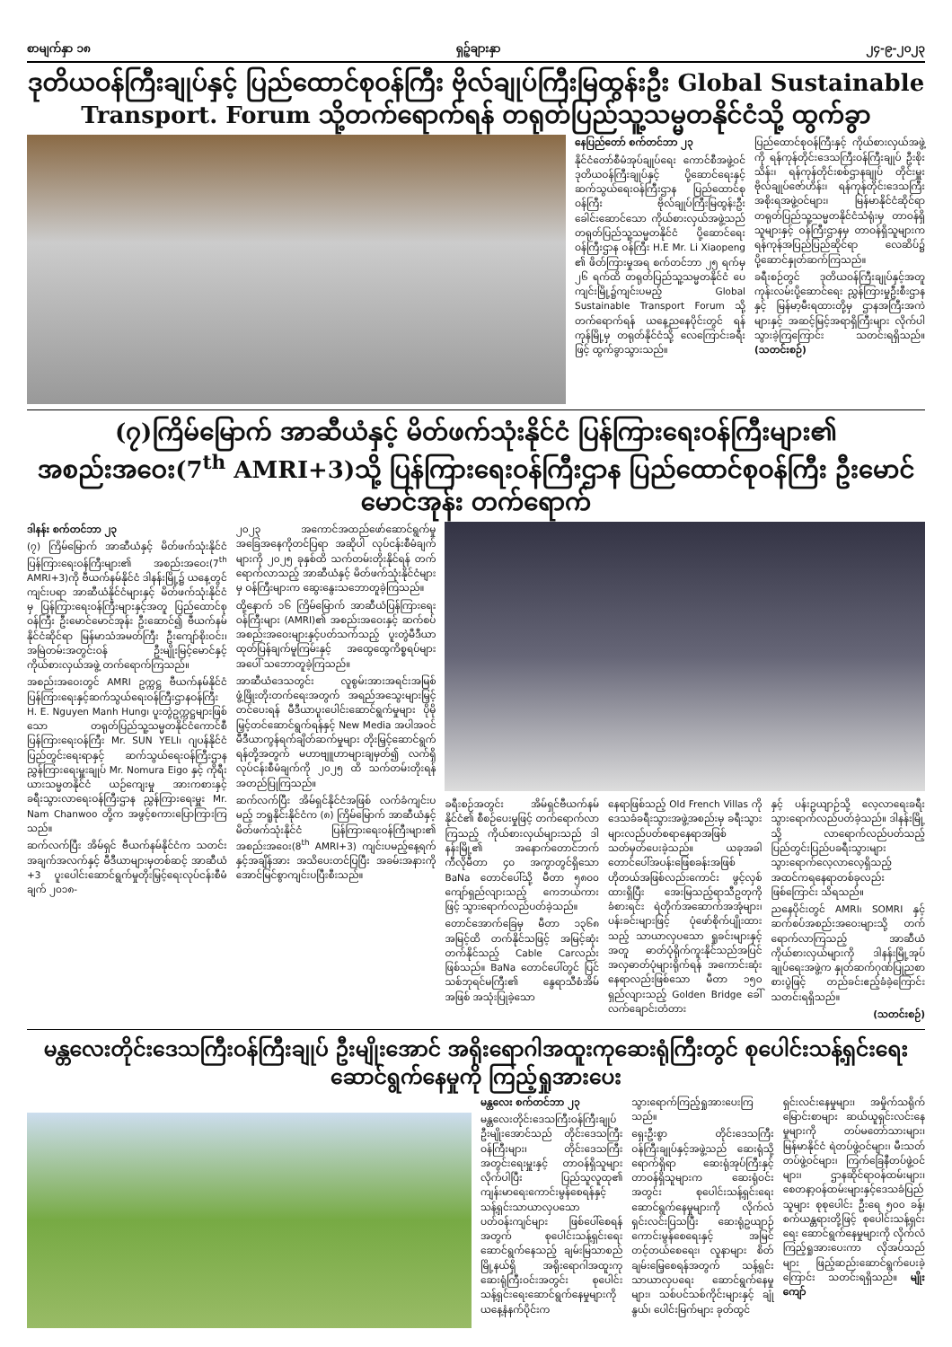စာမျက်နှာ ၁၈ ရှဉ့်ချားနှာ ၂၄-၉-၂၀၂၃
ဒုတိယဝန်ကြီးချုပ်နှင့် ပြည်ထောင်စုဝန်ကြီး ဗိုလ်ချုပ်ကြီးမြထွန်းဦး Global Sustainable Transport. Forum သို့တက်ရောက်ရန် တရုတ်ပြည်သူ့သမ္မတနိုင်ငံသို့ ထွက်ခွာ
နေပြည်တော် စက်တင်ဘာ ၂၃
နိုင်ငံတော်စီမံအုပ်ချုပ်ရေး ကောင်စီအဖွဲ့ဝင် ဒုတိယဝန်ကြီးချုပ်နှင့် ပို့ဆောင်ရေးနှင့် ဆက်သွယ်ရေးဝန်ကြီးဌာန ပြည်ထောင်စုဝန်ကြီး ဗိုလ်ချုပ်ကြီးမြထွန်းဦး ခေါင်းဆောင်သော ကိုယ်စားလှယ်အဖွဲ့သည် တရုတ်ပြည်သူ့သမ္မတနိုင်ငံ ပို့ဆောင်ရေးဝန်ကြီးဌာန ဝန်ကြီး H.E Mr. Li Xiaopeng ၏ ဖိတ်ကြားမှုအရ စက်တင်ဘာ ၂၅ ရက်မှ ၂၆ ရက်ထိ တရုတ်ပြည်သူ့သမ္မတနိုင်ငံ ပေကျင်းမြို့၌ကျင်းပမည့် Global Sustainable Transport Forum သို့ တက်ရောက်ရန် ယနေ့ညနေပိုင်းတွင် ရန်ကုန်မြို့မှ တရုတ်နိုင်ငံသို့ လေကြောင်းခရီးဖြင့် ထွက်ခွာသွားသည်။
ပြည်ထောင်စုဝန်ကြီးနှင့် ကိုယ်စားလှယ်အဖွဲ့ကို ရန်ကုန်တိုင်းဒေသကြီးဝန်ကြီးချုပ် ဦးစိုးသိန်း၊ ရန်ကုန်တိုင်းစစ်ဌာနချုပ် တိုင်းမှူး ဗိုလ်ချုပ်ဇော်ဟိန်း၊ ရန်ကုန်တိုင်းဒေသကြီးအစိုးရအဖွဲ့ဝင်များ၊ မြန်မာနိုင်ငံဆိုင်ရာ တရုတ်ပြည်သူ့သမ္မတနိုင်ငံသံရုံးမှ တာဝန်ရှိသူများနှင့် ဝန်ကြီးဌာနမှ တာဝန်ရှိသူများက ရန်ကုန်အပြည်ပြည်ဆိုင်ရာ လေဆိပ်၌ ပို့ဆောင်နှုတ်ဆက်ကြသည်။
ခရီးစဉ်တွင် ဒုတိယဝန်ကြီးချုပ်နှင့်အတူ ကုန်းလမ်းပို့ဆောင်ရေး ညွှန်ကြားမှုဦးစီးဌာနနှင့် မြန်မာ့မီးရထားတို့မှ ဌာနအကြီးအကဲများနှင့် အဆင့်မြင့်အရာရှိကြီးများ လိုက်ပါသွားခဲ့ကြကြောင်း သတင်းရရှိသည်။ (သတင်းစဉ်)
(၇)ကြိမ်မြောက် အာဆီယံနှင့် မိတ်ဖက်သုံးနိုင်ငံ ပြန်ကြားရေးဝန်ကြီးများ၏ အစည်းအဝေး(7<sup>th</sup> AMRI+3)သို့ ပြန်ကြားရေးဝန်ကြီးဌာန ပြည်ထောင်စုဝန်ကြီး ဦးမောင်မောင်အုန်း တက်ရောက်
ဒါနန်း စက်တင်ဘာ ၂၃
(၇) ကြိမ်မြောက် အာဆီယံနှင့် မိတ်ဖက်သုံးနိုင်ငံ ပြန်ကြားရေးဝန်ကြီးများ၏ အစည်းအဝေး(7<sup>th</sup> AMRI+3)ကို ဗီယက်နမ်နိုင်ငံ ဒါနန်းမြို့၌ ယနေ့တွင်ကျင်းပရာ အာဆီယံနိုင်ငံများနှင့် မိတ်ဖက်သုံးနိုင်ငံမှ ပြန်ကြားရေးဝန်ကြီးများနှင့်အတူ ပြည်ထောင်စုဝန်ကြီး ဦးမောင်မောင်အုန်း ဦးဆောင်၍ ဗီယက်နမ်နိုင်ငံဆိုင်ရာ မြန်မာသံအမတ်ကြီး ဦးကျော်စိုးဝင်း၊ အမြဲတမ်းအတွင်းဝန် ဦးမျိုးမြင့်မောင်နှင့် ကိုယ်စားလှယ်အဖွဲ့ တက်ရောက်ကြသည်။
အစည်းအဝေးတွင် AMRI ဥက္ကဋ္ဌ ဗီယက်နမ်နိုင်ငံ ပြန်ကြားရေးနှင့်ဆက်သွယ်ရေးဝန်ကြီးဌာနဝန်ကြီး H. E. Nguyen Manh Hung၊ ပူးတွဲဥက္ကဋ္ဌများဖြစ်သော တရုတ်ပြည်သူ့သမ္မတနိုင်ငံကောင်စီ ပြန်ကြားရေးဝန်ကြီး Mr. SUN YELI၊ ဂျပန်နိုင်ငံ ပြည်တွင်းရေးရာနှင့် ဆက်သွယ်ရေးဝန်ကြီးဌာန ညွှန်ကြားရေးမှူးချုပ် Mr. Nomura Eigo နှင့် ကိုရီးယားသမ္မတနိုင်ငံ ယဉ်ကျေးမှု အားကစားနှင့် ခရီးသွားလာရေးဝန်ကြီးဌာန ညွှန်ကြားရေးမှူး Mr. Nam Chanwoo တို့က အဖွင့်စကားပြောကြားကြသည်။
ဆက်လက်ပြီး အိမ်ရှင် ဗီယက်နမ်နိုင်ငံက သတင်းအချက်အလက်နှင့် မီဒီယာများမှတစ်ဆင့် အာဆီယံ +3 ပူးပေါင်းဆောင်ရွက်မှုတိုးမြှင့်ရေးလုပ်ငန်းစီမံချက် ၂၀၁၈-
၂၀၂၃ အကောင်အထည်ဖော်ဆောင်ရွက်မှုအခြေအနေကိုတင်ပြရာ အဆိုပါ လုပ်ငန်းစီမံချက်များကို ၂၀၂၅ ခုနှစ်ထိ သက်တမ်းတိုးနိုင်ရန် တက်ရောက်လာသည့် အာဆီယံနှင့် မိတ်ဖက်သုံးနိုင်ငံများမှ ဝန်ကြီးများက ဆွေးနွေးသဘောတူခဲ့ကြသည်။
ထို့နောက် ၁၆ ကြိမ်မြောက် အာဆီယံပြန်ကြားရေးဝန်ကြီးများ (AMRI)၏ အစည်းအဝေးနှင့် ဆက်စပ်အစည်းအဝေးများနှင့်ပတ်သက်သည့် ပူးတွဲမီဒီယာထုတ်ပြန်ချက်မူကြမ်းနှင့် အထွေထွေကိစ္စရပ်များအပေါ် သဘောတူခဲ့ကြသည်။
အာဆီယံဒေသတွင်း လူစွမ်းအားအရင်းအမြစ် ဖွံ့ဖြိုးတိုးတက်ရေးအတွက် အရည်အသွေးများမြှင့်တင်ပေးရန် မီဒီယာပူးပေါင်းဆောင်ရွက်မှုများ ပိုမိုမြှင့်တင်ဆောင်ရွက်ရန်နှင့် New Media အပါအဝင် မီဒီယာကွန်ရက်ချိတ်ဆက်မှုများ တိုးမြှင့်ဆောင်ရွက်ရန်တို့အတွက် မဟာဗျူဟာများချမှတ်၍ လက်ရှိလုပ်ငန်းစီမံချက်ကို ၂၀၂၅ ထိ သက်တမ်းတိုးရန်အတည်ပြုကြသည်။
ဆက်လက်ပြီး အိမ်ရှင်နိုင်ငံအဖြစ် လက်ခံကျင်းပမည့် ဘရူနိုင်းနိုင်ငံက (၈) ကြိမ်မြောက် အာဆီယံနှင့် မိတ်ဖက်သုံးနိုင်ငံ ပြန်ကြားရေးဝန်ကြီးများ၏ အစည်းအဝေး(8<sup>th</sup> AMRI+3) ကျင်းပမည့်နေ့ရက်နှင့်အချိန်အား အသိပေးတင်ပြပြီး အခမ်းအနားကို အောင်မြင်စွာကျင်းပပြီးစီးသည်။
ခရီးစဉ်အတွင်း အိမ်ရှင်ဗီယက်နမ်နိုင်ငံ၏ စီစဉ်ပေးမှုဖြင့် တက်ရောက်လာကြသည့် ကိုယ်စားလှယ်များသည် ဒါနန်းမြို့၏ အနောက်တောင်ဘက် ကီလိုမီတာ ၄၀ အကွာတွင်ရှိသော BaNa တောင်ပေါ်သို့ မီတာ ၅၈၀၀ ကျော်ရှည်လျားသည့် ကေဘယ်ကားဖြင့် သွားရောက်လည်ပတ်ခဲ့သည်။
တောင်အောက်ခြေမှ မီတာ ၁၃၆၈ အမြင့်ထိ တက်နိုင်သဖြင့် အမြင့်ဆုံးတက်နိုင်သည့် Cable Carလည်းဖြစ်သည်။ BaNa တောင်ပေါ်တွင် ပြင်သစ်ဘုရင်မကြီး၏ နွေရာသီစံအိမ်အဖြစ် အသုံးပြုခဲ့သော
နေရာဖြစ်သည့် Old French Villas ကို ဒေသခံခရီးသွားအဖွဲ့အစည်းမှ ခရီးသွားများလည်ပတ်စရာနေရာအဖြစ် သတ်မှတ်ပေးခဲ့သည်။ ယခုအခါ တောင်ပေါ်အပန်းဖြေစခန်းအဖြစ် ဟိုတယ်အဖြစ်လည်းကောင်း ဖွင့်လှစ်ထားရှိပြီး အေးမြသည့်ရာသီဥတုကိုခံစားရင်း ရဲတိုက်အဆောက်အအုံများ၊ ပန်းခင်းများဖြင့် ပုံဖော်စိုက်ပျိုးထားသည့် သာယာလှပသော ရှုခင်းများနှင့်အတူ ဓာတ်ပုံရိုက်ကူးနိုင်သည်အပြင် အလှဓာတ်ပုံများရိုက်ရန် အကောင်းဆုံးနေရာလည်းဖြစ်သော မီတာ ၁၅၀ ရှည်လျားသည့် Golden Bridge ခေါ် လက်ချောင်းတံတား
နှင့် ပန်းဥယျာဉ်သို့ လေ့လာရေးခရီးသွားရောက်လည်ပတ်ခဲ့သည်။ ဒါနန်းမြို့သို့ လာရောက်လည်ပတ်သည့် ပြည်တွင်းပြည်ပခရီးသွားများ သွားရောက်လေ့လာလေ့ရှိသည့် အထင်ကရနေရာတစ်ခုလည်းဖြစ်ကြောင်း သိရသည်။
ညနေပိုင်းတွင် AMRI၊ SOMRI နှင့် ဆက်စပ်အစည်းအဝေးများသို့ တက်ရောက်လာကြသည့် အာဆီယံကိုယ်စားလှယ်များကို ဒါနန်းမြို့အုပ်ချုပ်ရေးအဖွဲ့က နှုတ်ဆက်ဂုဏ်ပြုညစာစားပွဲဖြင့် တည်ခင်းဧည့်ခံခဲ့ကြောင်း သတင်းရရှိသည်။
(သတင်းစဉ်)
မန္တလေးတိုင်းဒေသကြီးဝန်ကြီးချုပ် ဦးမျိုးအောင် အရိုးရောဂါအထူးကုဆေးရုံကြီးတွင် စုပေါင်းသန့်ရှင်းရေးဆောင်ရွက်နေမှုကို ကြည့်ရှုအားပေး
မန္တလေး စက်တင်ဘာ ၂၃
မန္တလေးတိုင်းဒေသကြီးဝန်ကြီးချုပ် ဦးမျိုးအောင်သည် တိုင်းဒေသကြီးဝန်ကြီးများ၊ တိုင်းဒေသကြီးအတွင်းရေးမှူးနှင့် တာဝန်ရှိသူများလိုက်ပါပြီး ပြည်သူလူထု၏ ကျန်းမာရေးကောင်းမွန်စေရန်နှင့် သန့်ရှင်းသာယာလှပသော ပတ်ဝန်းကျင်များ ဖြစ်ပေါ်စေရန်အတွက် စုပေါင်းသန့်ရှင်းရေး ဆောင်ရွက်နေသည့် ချမ်းမြသာစည်မြို့နယ်ရှိ အရိုးရောဂါအထူးကု ဆေးရုံကြီးဝင်းအတွင်း စုပေါင်းသန့်ရှင်းရေးဆောင်ရွက်နေမှုများကို ယနေ့နံနက်ပိုင်းက
သွားရောက်ကြည့်ရှုအားပေးကြသည်။
ရှေးဦးစွာ တိုင်းဒေသကြီးဝန်ကြီးချုပ်နှင့်အဖွဲ့သည် ဆေးရုံသို့ရောက်ရှိရာ ဆေးရုံအုပ်ကြီးနှင့် တာဝန်ရှိသူများက ဆေးရုံဝင်းအတွင်း စုပေါင်းသန့်ရှင်းရေး ဆောင်ရွက်နေမှုများကို လိုက်လံရှင်းလင်းပြသပြီး ဆေးရုံဥယျာဉ်ကောင်းမွန်စေရေးနှင့် အမြင်တင့်တယ်စေရေး၊ လူနာများ စိတ်ချမ်းမြေ့စေရန်အတွက် သန့်ရှင်းသာယာလှပရေး ဆောင်ရွက်နေမှုများ၊ သစ်ပင်သစ်ကိုင်းများနှင့် ချုံနွယ်၊ ပေါင်းမြက်များ ခုတ်ထွင်
ရှင်းလင်းနေမှုများ၊ အမှိုက်သရိုက်မြောင်းစာများ ဆယ်ယူရှင်းလင်းနေမှုများကို တပ်မတော်သားများ၊ မြန်မာနိုင်ငံ ရဲတပ်ဖွဲ့ဝင်များ၊ မီးသတ်တပ်ဖွဲ့ဝင်များ၊ ကြက်ခြေနီတပ်ဖွဲ့ဝင်များ၊ ဌာနဆိုင်ရာဝန်ထမ်းများ၊ စေတနာ့ဝန်ထမ်းများနှင့်ဒေသခံပြည်သူများ စုစုပေါင်း ဦးရေ ၅၀၀ ခန့်၊ စက်ယန္တရားတို့ဖြင့် စုပေါင်းသန့်ရှင်းရေး ဆောင်ရွက်နေမှုများကို လိုက်လံကြည့်ရှုအားပေးကာ လိုအပ်သည်များ ဖြည့်ဆည်းဆောင်ရွက်ပေးခဲ့ကြောင်း သတင်းရရှိသည်။ မျိုးကျော်